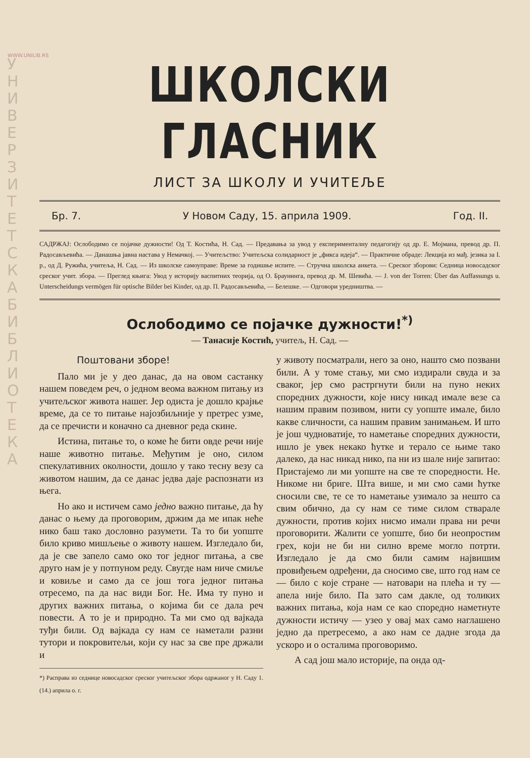WWW.UNILIB.RS
У Н И В Е Р З И Т Е Т С К А Б И Б Л И О Т Е К А
ШКОЛСКИ ГЛАСНИК
ЛИСТ ЗА ШКОЛУ И УЧИТЕЉЕ
Бр. 7. У Новом Саду, 15. априла 1909. Год. II.
САДРЖАЈ: Ослободимо се појачке дужности! Од Т. Костића, Н. Сад. — Предавања за увод у експерименталну педагогију од др. Е. Мојмана, превод др. П. Радосављевића. — Данашња јавна настава у Немачкој. — Учитељство: Учитељска солидарност је „фикса идеја“. — Практичне обраде: Лекција из мађ. језика за I. р., од Д. Ружића, учитеља, Н. Сад. — Из школске самоуправе: Време за годишње испите. — Стручна школска анкета. — Среског зборови: Седница новосадског среског учит. збора. — Преглед књига: Увод у историју васпитних теорија, од О. Браунинга, превод др. М. Шевића. — J. von der Torren: Über das Auffassungs u. Unterscheidungs vermögen für optische Bilder bei Kinder, од др. П. Радосављевића, — Белешке. — Одговори уредништва. —
Ослободимо се појачке дужности!<sup>*)</sup>
— Танасије Костић, учитељ, Н. Сад. —
Поштовани зборе!
Пало ми је у део данас, да на овом састанку нашем поведем реч, о једном веома важном питању из учитељског живота нашег. Јер одиста је дошло крајње време, да се то питање најозбиљније у претрес узме, да се пречисти и коначно са дневног реда скине.
Истина, питање то, о коме ће бити овде речи није наше животно питање. Међутим је оно, силом спекулативних околности, дошло у тако тесну везу са животом нашим, да се данас једва даје распознати из њега.
Но ако и истичем само једно важно питање, да ћу данас о њему да проговорим, држим да ме ипак неће нико баш тако дословно разумети. Та то би уопште било криво мишљење о животу нашем. Изгледало би, да је све запело само око тог једног питања, а све друго нам је у потпуном реду. Свугде нам ниче смиље и ковиље и само да се још тога једног питања отресемо, па да нас види Бог. Не. Има ту пуно и других важних питања, о којима би се дала реч повести. А то је и природно. Та ми смо од вајкада туђи били. Од вајкада су нам се наметали разни тутори и покровитељи, који су нас за све пре држали и
*) Расправа из седнице новосадског среског учитељског збора одржаног у Н. Саду 1. (14.) априла о. г.
у животу посматрали, него за оно, нашто смо позвани били. А у томе стању, ми смо издирали свуда и за сваког, јер смо растргнути били на пуно неких споредних дужности, које нису никад имале везе са нашим правим позивом, нити су уопште имале, било какве сличности, са нашим правим занимањем. И што је још чудноватије, то наметање споредних дужности, ишло је увек некако ћутке и терало се њиме тако далеко, да нас никад нико, па ни из шале није запитао: Пристајемо ли ми уопште на све те споредности. Не. Никоме ни бриге. Шта више, и ми смо сами ћутке сносили све, те се то наметање узимало за нешто са свим обично, да су нам се тиме силом стварале дужности, против којих нисмо имали права ни речи проговорити. Жалити се уопште, био би неопростим грех, који не би ни силно време могло потрти. Изгледало је да смо били самим највишим провиђењем одређени, да сносимо све, што год нам се — било с које стране — натовари на плећа и ту — апела није било. Па зато сам дакле, од толиких важних питања, која нам се као споредно наметнуте дужности истичу — узео у овај мах само наглашено једно да претресемо, а ако нам се дадне згода да ускоро и о осталима проговоримо.
А сад још мало историје, па онда од-